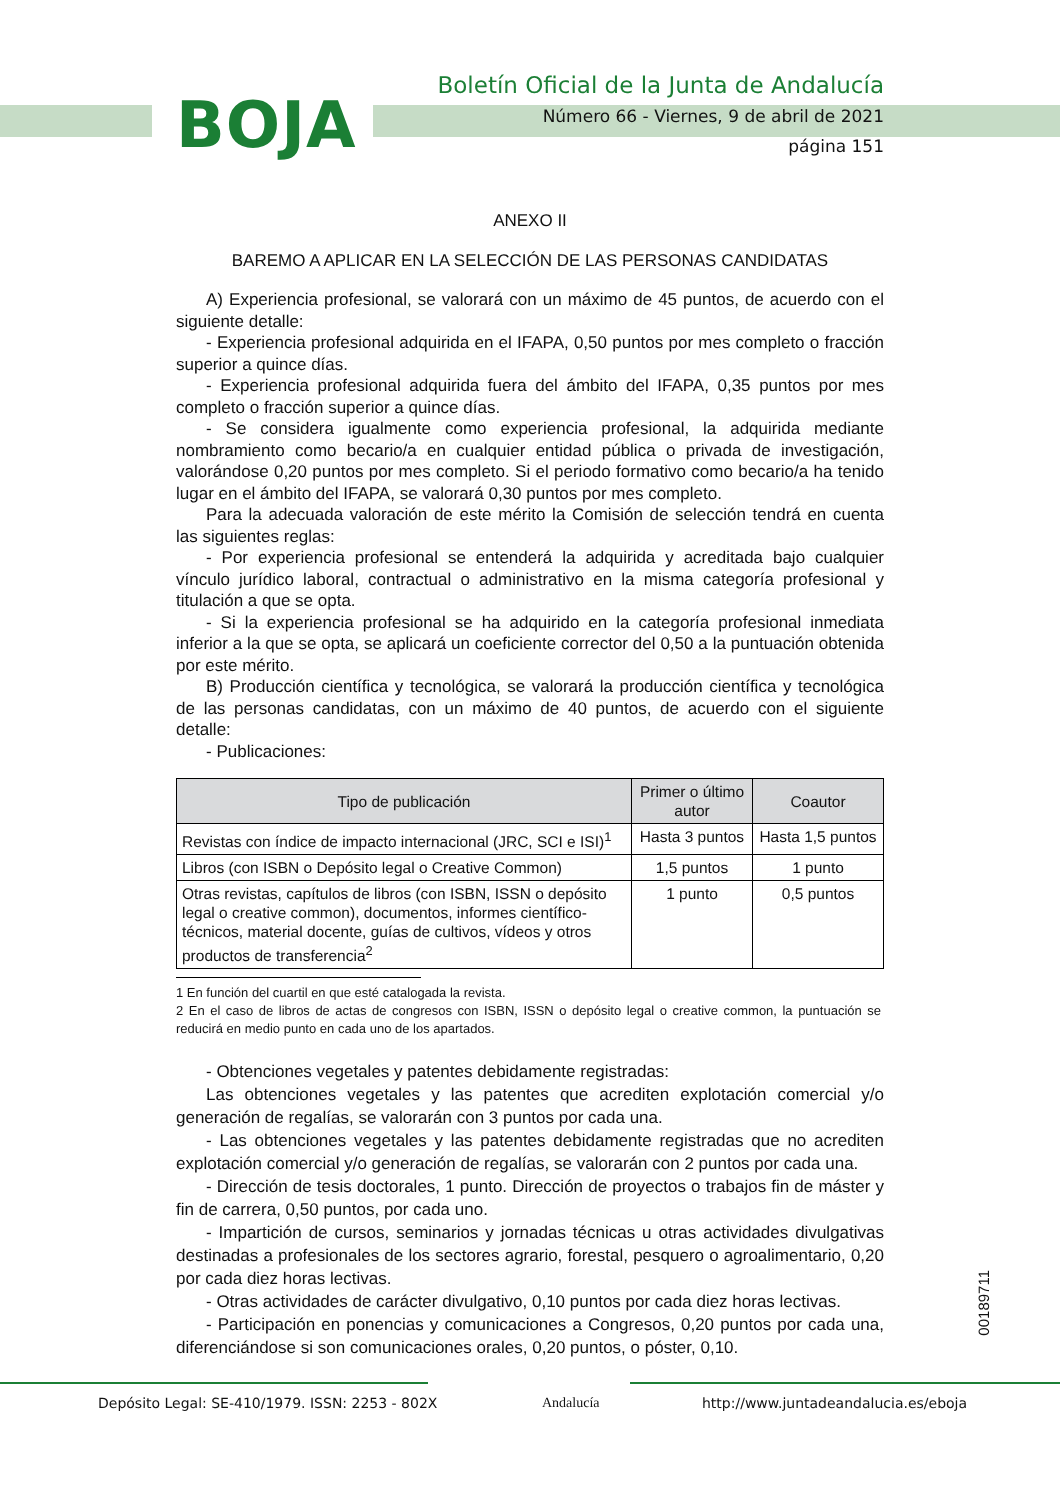BOJA
Boletín Oficial de la Junta de Andalucía
Número 66 - Viernes, 9 de abril de 2021
página 151
ANEXO II
BAREMO A APLICAR EN LA SELECCIÓN DE LAS PERSONAS CANDIDATAS
A) Experiencia profesional, se valorará con un máximo de 45 puntos, de acuerdo con el siguiente detalle:
- Experiencia profesional adquirida en el IFAPA, 0,50 puntos por mes completo o fracción superior a quince días.
- Experiencia profesional adquirida fuera del ámbito del IFAPA, 0,35 puntos por mes completo o fracción superior a quince días.
- Se considera igualmente como experiencia profesional, la adquirida mediante nombramiento como becario/a en cualquier entidad pública o privada de investigación, valorándose 0,20 puntos por mes completo. Si el periodo formativo como becario/a ha tenido lugar en el ámbito del IFAPA, se valorará 0,30 puntos por mes completo.
Para la adecuada valoración de este mérito la Comisión de selección tendrá en cuenta las siguientes reglas:
- Por experiencia profesional se entenderá la adquirida y acreditada bajo cualquier vínculo jurídico laboral, contractual o administrativo en la misma categoría profesional y titulación a que se opta.
- Si la experiencia profesional se ha adquirido en la categoría profesional inmediata inferior a la que se opta, se aplicará un coeficiente corrector del 0,50 a la puntuación obtenida por este mérito.
B) Producción científica y tecnológica, se valorará la producción científica y tecnológica de las personas candidatas, con un máximo de 40 puntos, de acuerdo con el siguiente detalle:
- Publicaciones:
| Tipo de publicación | Primer o último autor | Coautor |
| --- | --- | --- |
| Revistas con índice de impacto internacional (JRC, SCI e ISI)<sup>1</sup> | Hasta 3 puntos | Hasta 1,5 puntos |
| Libros (con ISBN o Depósito legal o Creative Common) | 1,5 puntos | 1 punto |
| Otras revistas, capítulos de libros (con ISBN, ISSN o depósito legal o creative common), documentos, informes científico-técnicos, material docente, guías de cultivos, vídeos y otros productos de transferencia<sup>2</sup> | 1 punto | 0,5 puntos |
1 En función del cuartil en que esté catalogada la revista.
2 En el caso de libros de actas de congresos con ISBN, ISSN o depósito legal o creative common, la puntuación se reducirá en medio punto en cada uno de los apartados.
- Obtenciones vegetales y patentes debidamente registradas:
Las obtenciones vegetales y las patentes que acrediten explotación comercial y/o generación de regalías, se valorarán con 3 puntos por cada una.
- Las obtenciones vegetales y las patentes debidamente registradas que no acrediten explotación comercial y/o generación de regalías, se valorarán con 2 puntos por cada una.
- Dirección de tesis doctorales, 1 punto. Dirección de proyectos o trabajos fin de máster y fin de carrera, 0,50 puntos, por cada uno.
- Impartición de cursos, seminarios y jornadas técnicas u otras actividades divulgativas destinadas a profesionales de los sectores agrario, forestal, pesquero o agroalimentario, 0,20 por cada diez horas lectivas.
- Otras actividades de carácter divulgativo, 0,10 puntos por cada diez horas lectivas.
- Participación en ponencias y comunicaciones a Congresos, 0,20 puntos por cada una, diferenciándose si son comunicaciones orales, 0,20 puntos, o póster, 0,10.
00189711
Depósito Legal: SE-410/1979. ISSN: 2253 - 802X Andalucía http://www.juntadeandalucia.es/eboja